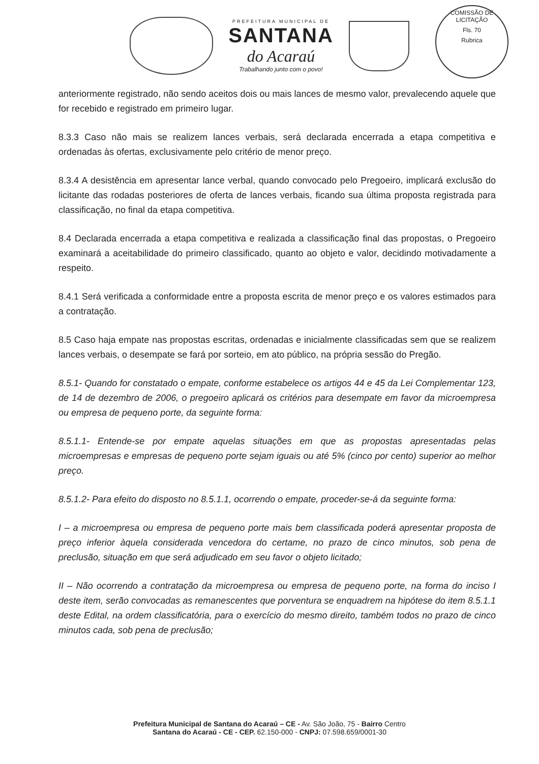PREFEITURA MUNICIPAL DE
SANTANA
do Acaraú
Trabalhando junto com o povo!
COMISSÃO DE LICITAÇÃO
Fls. 70
Rubrica
anteriormente registrado, não sendo aceitos dois ou mais lances de mesmo valor, prevalecendo aquele que for recebido e registrado em primeiro lugar.
8.3.3 Caso não mais se realizem lances verbais, será declarada encerrada a etapa competitiva e ordenadas às ofertas, exclusivamente pelo critério de menor preço.
8.3.4 A desistência em apresentar lance verbal, quando convocado pelo Pregoeiro, implicará exclusão do licitante das rodadas posteriores de oferta de lances verbais, ficando sua última proposta registrada para classificação, no final da etapa competitiva.
8.4 Declarada encerrada a etapa competitiva e realizada a classificação final das propostas, o Pregoeiro examinará a aceitabilidade do primeiro classificado, quanto ao objeto e valor, decidindo motivadamente a respeito.
8.4.1 Será verificada a conformidade entre a proposta escrita de menor preço e os valores estimados para a contratação.
8.5 Caso haja empate nas propostas escritas, ordenadas e inicialmente classificadas sem que se realizem lances verbais, o desempate se fará por sorteio, em ato público, na própria sessão do Pregão.
8.5.1- Quando for constatado o empate, conforme estabelece os artigos 44 e 45 da Lei Complementar 123, de 14 de dezembro de 2006, o pregoeiro aplicará os critérios para desempate em favor da microempresa ou empresa de pequeno porte, da seguinte forma:
8.5.1.1- Entende-se por empate aquelas situações em que as propostas apresentadas pelas microempresas e empresas de pequeno porte sejam iguais ou até 5% (cinco por cento) superior ao melhor preço.
8.5.1.2- Para efeito do disposto no 8.5.1.1, ocorrendo o empate, proceder-se-á da seguinte forma:
I – a microempresa ou empresa de pequeno porte mais bem classificada poderá apresentar proposta de preço inferior àquela considerada vencedora do certame, no prazo de cinco minutos, sob pena de preclusão, situação em que será adjudicado em seu favor o objeto licitado;
II – Não ocorrendo a contratação da microempresa ou empresa de pequeno porte, na forma do inciso I deste item, serão convocadas as remanescentes que porventura se enquadrem na hipótese do item 8.5.1.1 deste Edital, na ordem classificatória, para o exercício do mesmo direito, também todos no prazo de cinco minutos cada, sob pena de preclusão;
Prefeitura Municipal de Santana do Acaraú – CE - Av. São João, 75 - Bairro Centro
Santana do Acaraú - CE - CEP. 62.150-000 - CNPJ: 07.598.659/0001-30